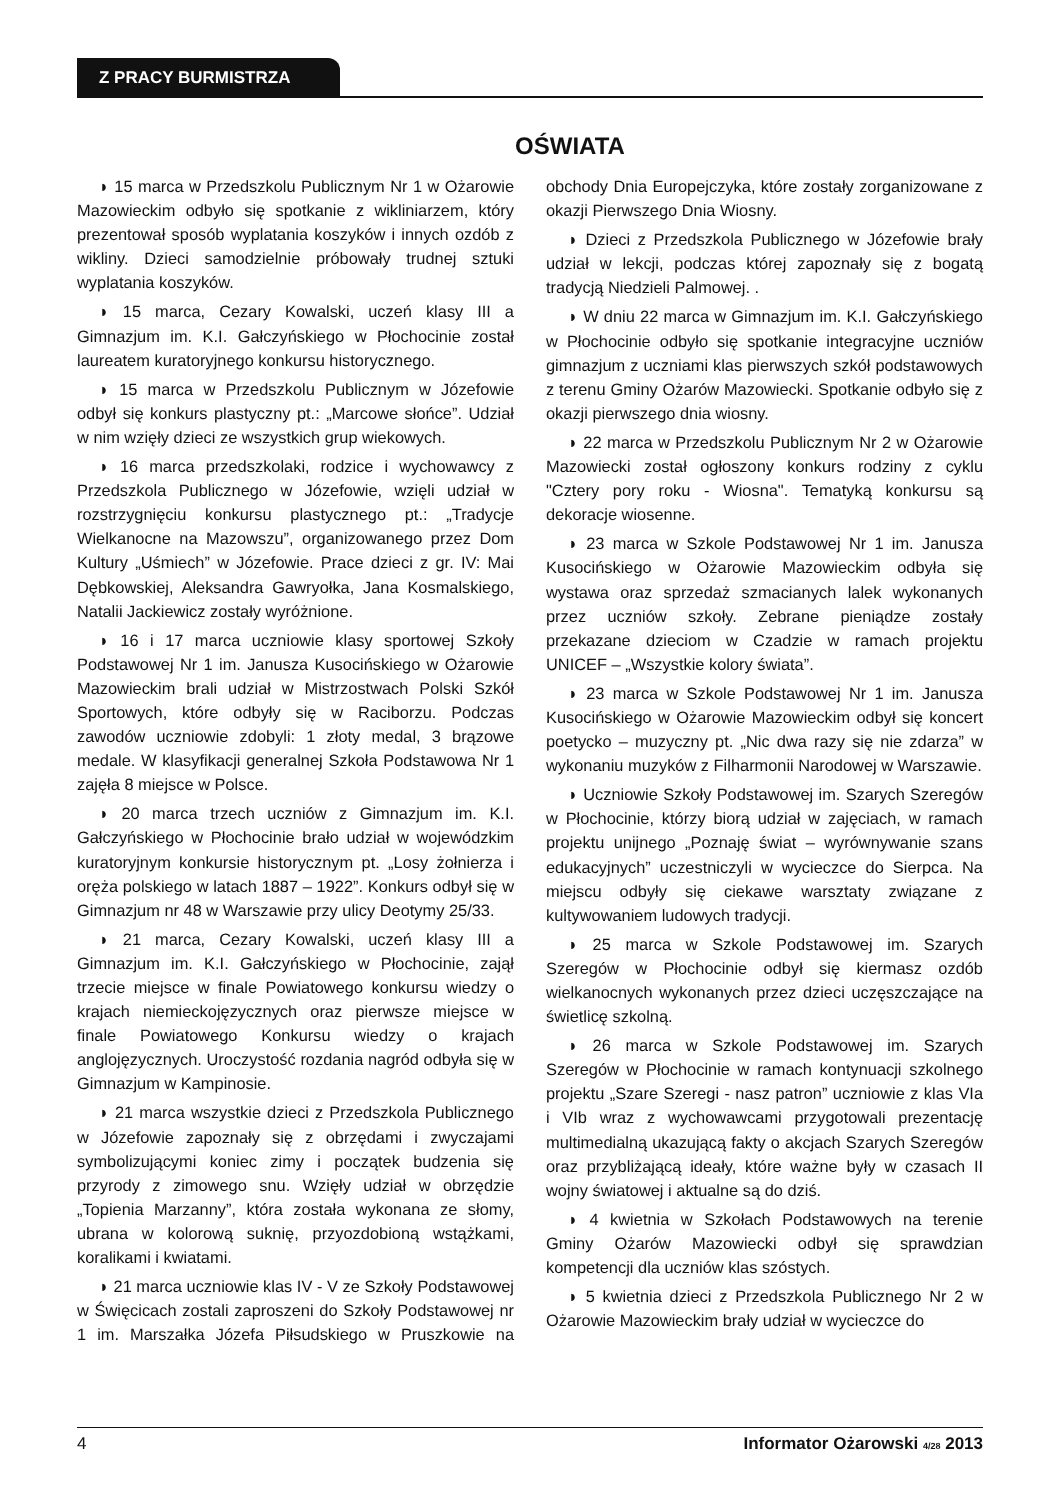Z PRACY BURMISTRZA
OŚWIATA
◗ 15 marca w Przedszkolu Publicznym Nr 1 w Ożarowie Mazowieckim odbyło się spotkanie z wikliniarzem, który prezentował sposób wyplatania koszyków i innych ozdób z wikliny. Dzieci samodzielnie próbowały trudnej sztuki wyplatania koszyków.
◗ 15 marca, Cezary Kowalski, uczeń klasy III a Gimnazjum im. K.I. Gałczyńskiego w Płochocinie został laureatem kuratoryjnego konkursu historycznego.
◗ 15 marca w Przedszkolu Publicznym w Józefowie odbył się konkurs plastyczny pt.: „Marcowe słońce”. Udział w nim wzięły dzieci ze wszystkich grup wiekowych.
◗ 16 marca przedszkolaki, rodzice i wychowawcy z Przedszkola Publicznego w Józefowie, wzięli udział w rozstrzygnięciu konkursu plastycznego pt.: „Tradycje Wielkanocne na Mazowszu”, organizowanego przez Dom Kultury „Uśmiech” w Józefowie. Prace dzieci z gr. IV: Mai Dębkowskiej, Aleksandra Gawryołka, Jana Kosmalskiego, Natalii Jackiewicz zostały wyróżnione.
◗ 16 i 17 marca uczniowie klasy sportowej Szkoły Podstawowej Nr 1 im. Janusza Kusocińskiego w Ożarowie Mazowieckim brali udział w Mistrzostwach Polski Szkół Sportowych, które odbyły się w Raciborzu. Podczas zawodów uczniowie zdobyli: 1 złoty medal, 3 brązowe medale. W klasyfikacji generalnej Szkoła Podstawowa Nr 1 zajęła 8 miejsce w Polsce.
◗ 20 marca trzech uczniów z Gimnazjum im. K.I. Gałczyńskiego w Płochocinie brało udział w wojewódzkim kuratoryjnym konkursie historycznym pt. „Losy żołnierza i oręża polskiego w latach 1887 – 1922”. Konkurs odbył się w Gimnazjum nr 48 w Warszawie przy ulicy Deotymy 25/33.
◗ 21 marca, Cezary Kowalski, uczeń klasy III a Gimnazjum im. K.I. Gałczyńskiego w Płochocinie, zajął trzecie miejsce w finale Powiatowego konkursu wiedzy o krajach niemieckojęzycznych oraz pierwsze miejsce w finale Powiatowego Konkursu wiedzy o krajach anglojęzycznych. Uroczystość rozdania nagród odbyła się w Gimnazjum w Kampinosie.
◗ 21 marca wszystkie dzieci z Przedszkola Publicznego w Józefowie zapoznały się z obrzędami i zwyczajami symbolizującymi koniec zimy i początek budzenia się przyrody z zimowego snu. Wzięły udział w obrzędzie „Topienia Marzanny”, która została wykonana ze słomy, ubrana w kolorową suknię, przyozdobioną wstążkami, koralikami i kwiatami.
◗ 21 marca uczniowie klas IV - V ze Szkoły Podstawowej w Święcicach zostali zaproszeni do Szkoły Podstawowej nr 1 im. Marszałka Józefa Piłsudskiego w Pruszkowie na obchody Dnia Europejczyka, które zostały zorganizowane z okazji Pierwszego Dnia Wiosny.
◗ Dzieci z Przedszkola Publicznego w Józefowie brały udział w lekcji, podczas której zapoznały się z bogatą tradycją Niedzieli Palmowej. .
◗ W dniu 22 marca w Gimnazjum im. K.I. Gałczyńskiego w Płochocinie odbyło się spotkanie integracyjne uczniów gimnazjum z uczniami klas pierwszych szkół podstawowych z terenu Gminy Ożarów Mazowiecki. Spotkanie odbyło się z okazji pierwszego dnia wiosny.
◗ 22 marca w Przedszkolu Publicznym Nr 2 w Ożarowie Mazowiecki został ogłoszony konkurs rodziny z cyklu "Cztery pory roku - Wiosna". Tematyką konkursu są dekoracje wiosenne.
◗ 23 marca w Szkole Podstawowej Nr 1 im. Janusza Kusocińskiego w Ożarowie Mazowieckim odbyła się wystawa oraz sprzedaż szmacianych lalek wykonanych przez uczniów szkoły. Zebrane pieniądze zostały przekazane dzieciom w Czadzie w ramach projektu UNICEF – „Wszystkie kolory świata”.
◗ 23 marca w Szkole Podstawowej Nr 1 im. Janusza Kusocińskiego w Ożarowie Mazowieckim odbył się koncert poetycko – muzyczny pt. „Nic dwa razy się nie zdarza” w wykonaniu muzyków z Filharmonii Narodowej w Warszawie.
◗ Uczniowie Szkoły Podstawowej im. Szarych Szeregów w Płochocinie, którzy biorą udział w zajęciach, w ramach projektu unijnego „Poznaję świat – wyrównywanie szans edukacyjnych” uczestniczyli w wycieczce do Sierpca. Na miejscu odbyły się ciekawe warsztaty związane z kultywowaniem ludowych tradycji.
◗ 25 marca w Szkole Podstawowej im. Szarych Szeregów w Płochocinie odbył się kiermasz ozdób wielkanocnych wykonanych przez dzieci uczęszczające na świetlicę szkolną.
◗ 26 marca w Szkole Podstawowej im. Szarych Szeregów w Płochocinie w ramach kontynuacji szkolnego projektu „Szare Szeregi - nasz patron” uczniowie z klas VIa i VIb wraz z wychowawcami przygotowali prezentację multimedialną ukazującą fakty o akcjach Szarych Szeregów oraz przybliżającą ideały, które ważne były w czasach II wojny światowej i aktualne są do dziś.
◗ 4 kwietnia w Szkołach Podstawowych na terenie Gminy Ożarów Mazowiecki odbył się sprawdzian kompetencji dla uczniów klas szóstych.
◗ 5 kwietnia dzieci z Przedszkola Publicznego Nr 2 w Ożarowie Mazowieckim brały udział w wycieczce do
4 Informator Ożarowski 4/28 2013